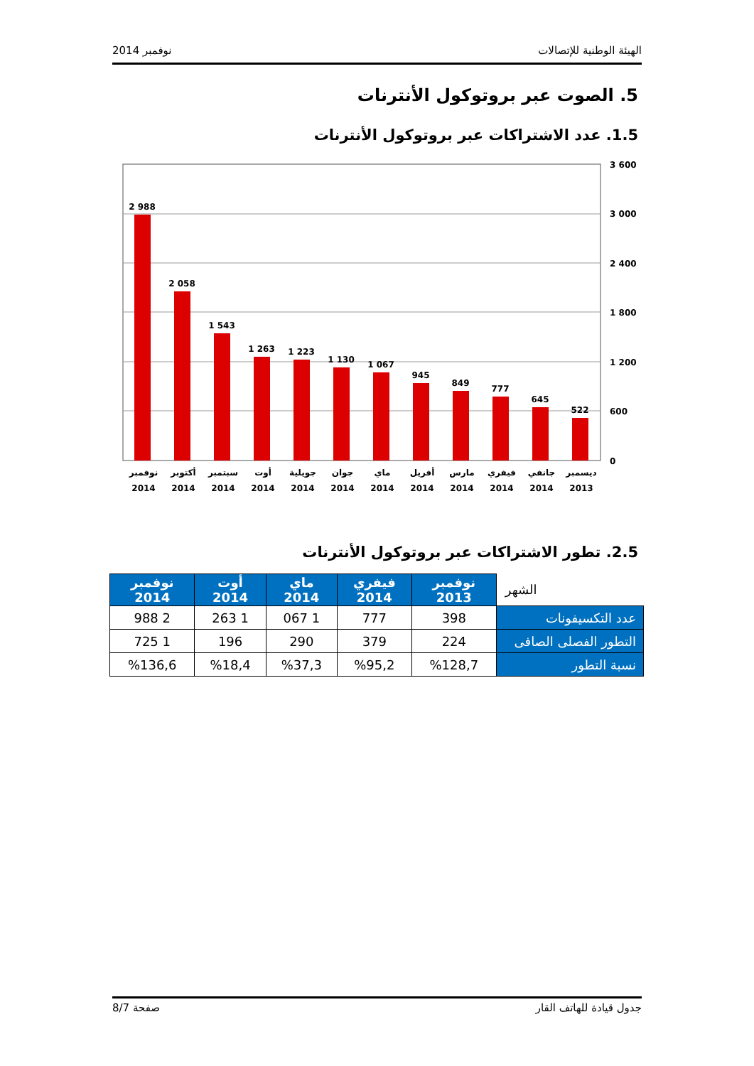نوفمبر 2014 الهيئة الوطنية للإتصالات
5. الصوت عبر بروتوكول الأنترنات
1.5. عدد الاشتراكات عبر بروتوكول الأنترنات
3 600
3 000
2 400
1 800
1 200
600
0
2 988
2 058
1 543
1 263
1 223
1 130
1 067
945
849
777
645
522
نوفمبر
2014
أكتوبر
2014
سبتمبر
2014
أوت
2014
جويلية
2014
جوان
2014
ماي
2014
أفريل
2014
مارس
2014
فيفري
2014
جانفي
2014
ديسمبر
2013
2.5. تطور الاشتراكات عبر بروتوكول الأنترنات
| الشهر | نوفمبر 2013 | فيفري 2014 | ماي 2014 | أوت 2014 | نوفمبر 2014 |
| --- | --- | --- | --- | --- | --- |
| عدد التكسيفونات | 398 | 777 | 1 067 | 1 263 | 2 988 |
| التطور الفصلى الصافى | 224 | 379 | 290 | 196 | 1 725 |
| نسبة التطور | %128,7 | %95,2 | %37,3 | %18,4 | %136,6 |
صفحة 8/7 جدول قيادة للهاتف القار